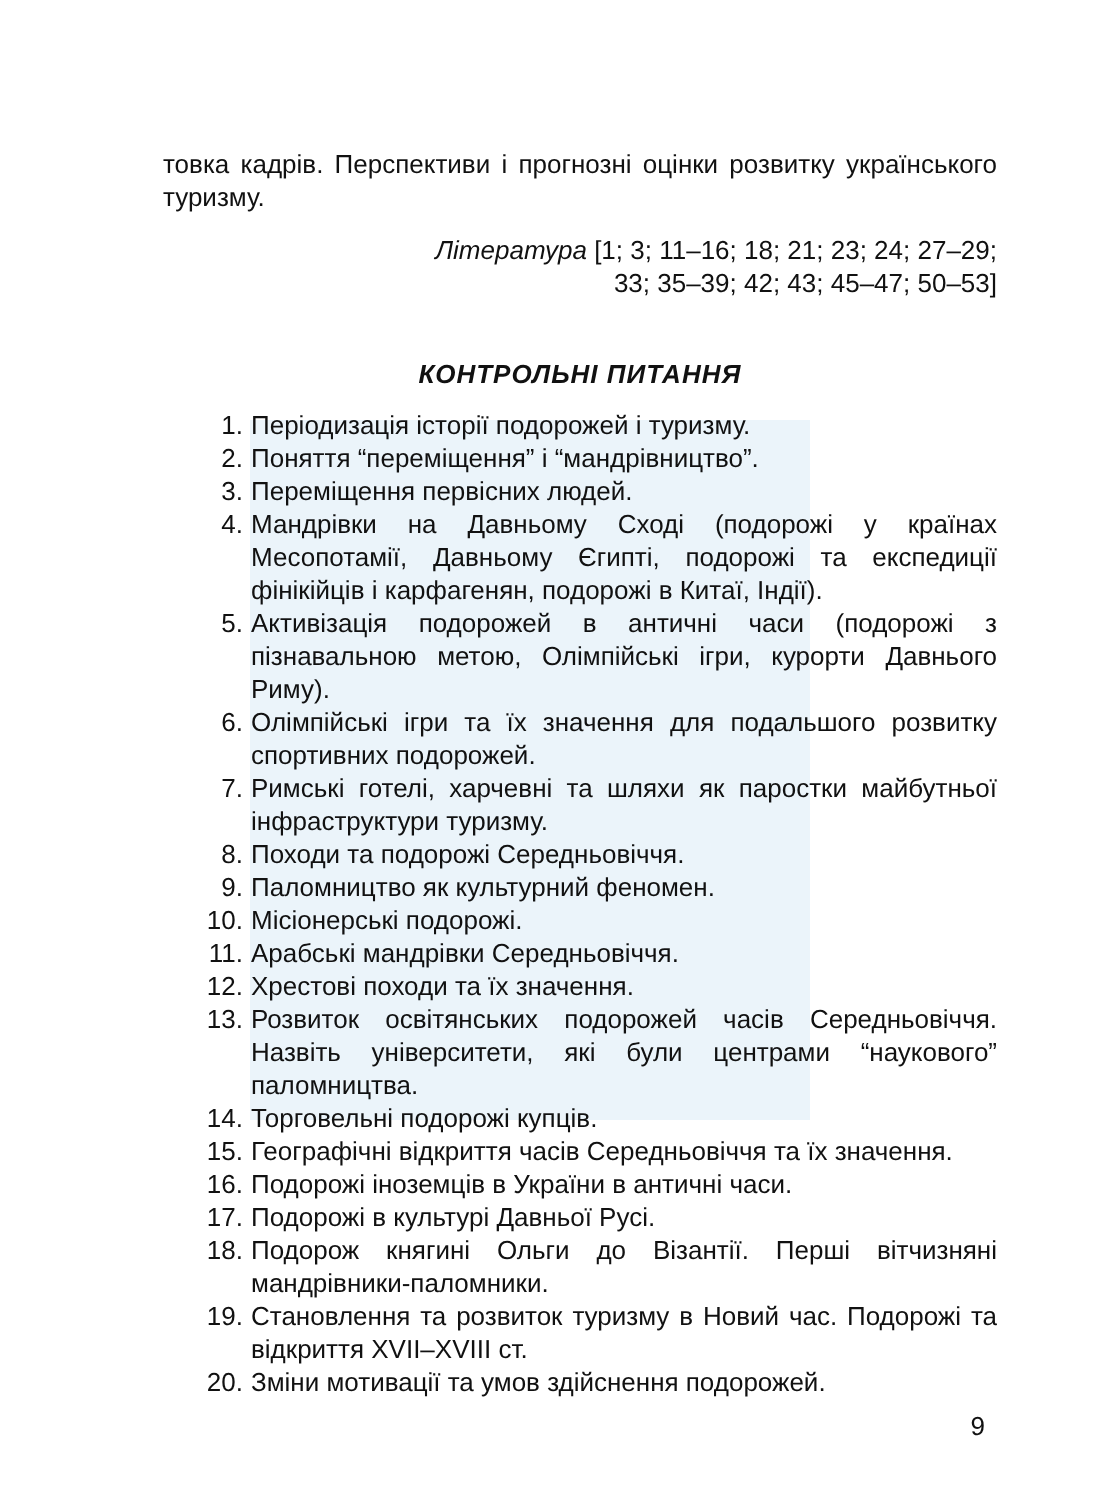товка кадрів. Перспективи і прогнозні оцінки розвитку українського туризму.
Література [1; 3; 11–16; 18; 21; 23; 24; 27–29;
33; 35–39; 42; 43; 45–47; 50–53]
КОНТРОЛЬНІ ПИТАННЯ
1. Періодизація історії подорожей і туризму.
2. Поняття “переміщення” і “мандрівництво”.
3. Переміщення первісних людей.
4. Мандрівки на Давньому Сході (подорожі у країнах Месопотамії, Давньому Єгипті, подорожі та експедиції фінікійців і карфагенян, подорожі в Китаї, Індії).
5. Активізація подорожей в античні часи (подорожі з пізнавальною метою, Олімпійські ігри, курорти Давнього Риму).
6. Олімпійські ігри та їх значення для подальшого розвитку спортивних подорожей.
7. Римські готелі, харчевні та шляхи як паростки майбутньої інфраструктури туризму.
8. Походи та подорожі Середньовіччя.
9. Паломництво як культурний феномен.
10. Місіонерські подорожі.
11. Арабські мандрівки Середньовіччя.
12. Хрестові походи та їх значення.
13. Розвиток освітянських подорожей часів Середньовіччя. Назвіть університети, які були центрами “наукового” паломництва.
14. Торговельні подорожі купців.
15. Географічні відкриття часів Середньовіччя та їх значення.
16. Подорожі іноземців в України в античні часи.
17. Подорожі в культурі Давньої Русі.
18. Подорож княгині Ольги до Візантії. Перші вітчизняні мандрівники-паломники.
19. Становлення та розвиток туризму в Новий час. Подорожі та відкриття XVII–XVIII ст.
20. Зміни мотивації та умов здійснення подорожей.
9